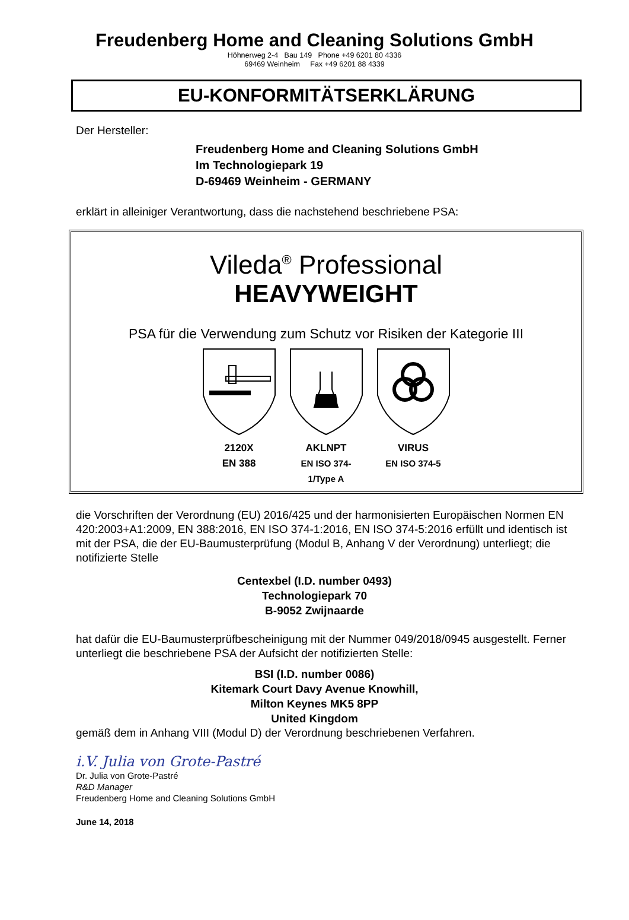Freudenberg Home and Cleaning Solutions GmbH
Höhnerweg 2-4 Bau 149 Phone +49 6201 80 4336
69469 Weinheim Fax +49 6201 88 4339
EU-KONFORMITÄTSERKLÄRUNG
Der Hersteller:
Freudenberg Home and Cleaning Solutions GmbH
Im Technologiepark 19
D-69469 Weinheim - GERMANY
erklärt in alleiniger Verantwortung, dass die nachstehend beschriebene PSA:
Vileda<sup>®</sup> Professional
HEAVYWEIGHT
PSA für die Verwendung zum Schutz vor Risiken der Kategorie III
2120X
EN 388
AKLNPT
EN ISO 374-1/Type A
VIRUS
EN ISO 374-5
die Vorschriften der Verordnung (EU) 2016/425 und der harmonisierten Europäischen Normen EN 420:2003+A1:2009, EN 388:2016, EN ISO 374-1:2016, EN ISO 374-5:2016 erfüllt und identisch ist mit der PSA, die der EU-Baumusterprüfung (Modul B, Anhang V der Verordnung) unterliegt; die notifizierte Stelle
Centexbel (I.D. number 0493)
Technologiepark 70
B-9052 Zwijnaarde
hat dafür die EU-Baumusterprüfbescheinigung mit der Nummer 049/2018/0945 ausgestellt. Ferner unterliegt die beschriebene PSA der Aufsicht der notifizierten Stelle:
BSI (I.D. number 0086)
Kitemark Court Davy Avenue Knowhill,
Milton Keynes MK5 8PP
United Kingdom
gemäß dem in Anhang VIII (Modul D) der Verordnung beschriebenen Verfahren.
i.V. Julia von Grote-Pastré
Dr. Julia von Grote-Pastré
R&D Manager
Freudenberg Home and Cleaning Solutions GmbH
June 14, 2018